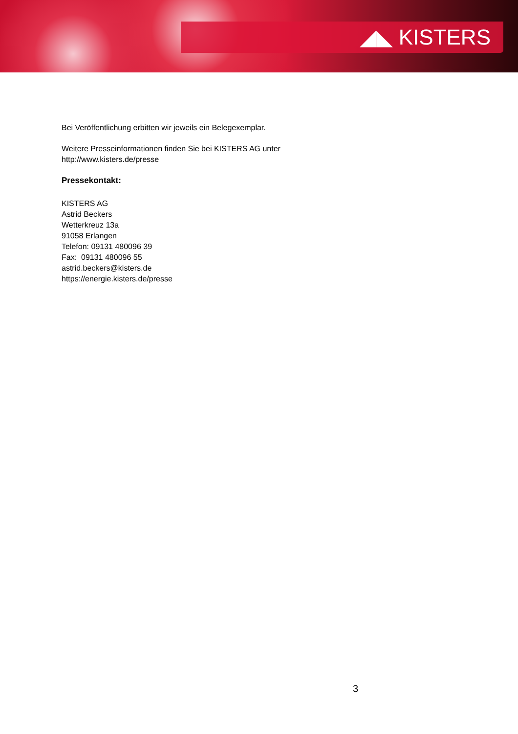◢◣ KISTERS
Bei Veröffentlichung erbitten wir jeweils ein Belegexemplar.
Weitere Presseinformationen finden Sie bei KISTERS AG unter
http://www.kisters.de/presse
Pressekontakt:
KISTERS AG
Astrid Beckers
Wetterkreuz 13a
91058 Erlangen
Telefon: 09131 480096 39
Fax: 09131 480096 55
astrid.beckers@kisters.de
https://energie.kisters.de/presse
3